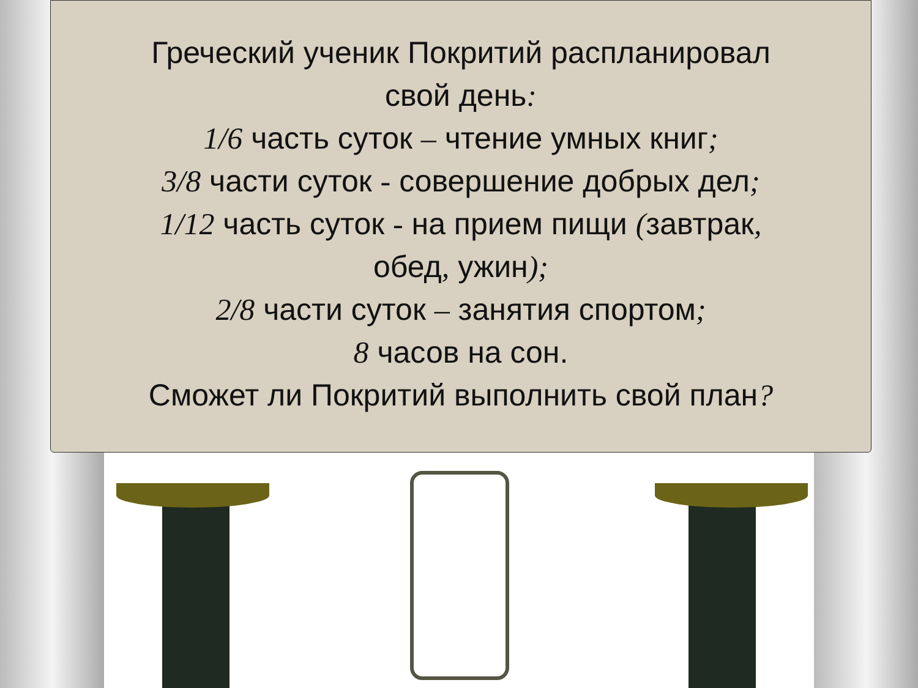Греческий ученик Покритий распланировал
свой день:
1/6 часть суток – чтение умных книг;
3/8 части суток - совершение добрых дел;
1/12 часть суток - на прием пищи (завтрак,
обед, ужин);
2/8 части суток – занятия спортом;
8 часов на сон.
Сможет ли Покритий выполнить свой план?